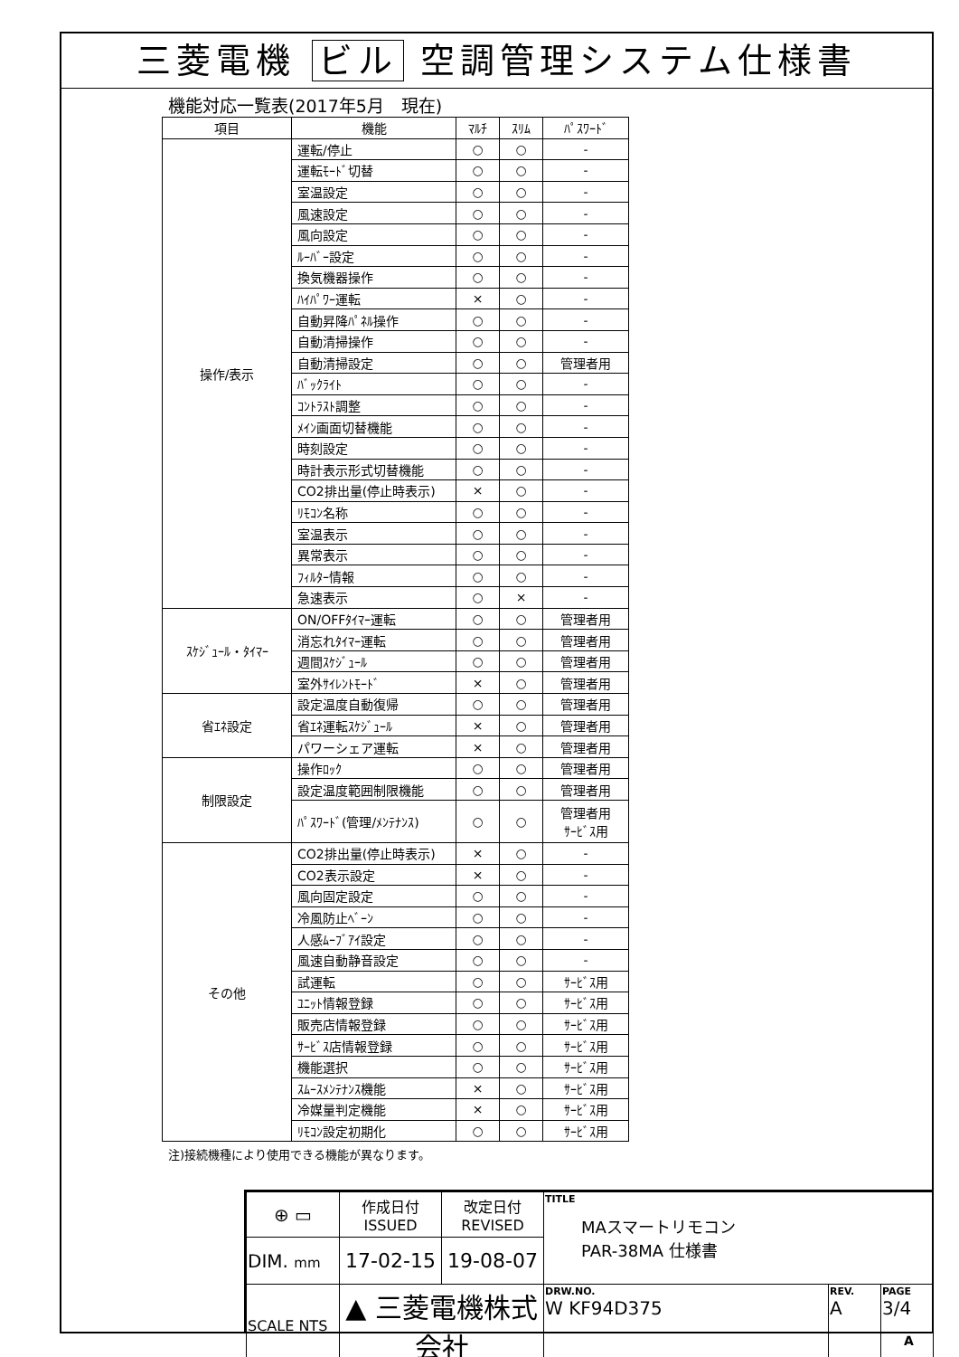三菱電機 ビル 空調管理システム仕様書
機能対応一覧表(2017年5月　現在)
| 項目 | 機能 | ﾏﾙﾁ | ｽﾘﾑ | ﾊﾟｽﾜｰﾄﾞ |
| --- | --- | --- | --- | --- |
| 操作/表示 | 運転/停止 | ○ | ○ | - |
| | 運転ﾓｰﾄﾞ切替 | ○ | ○ | - |
| | 室温設定 | ○ | ○ | - |
| | 風速設定 | ○ | ○ | - |
| | 風向設定 | ○ | ○ | - |
| | ﾙｰﾊﾞｰ設定 | ○ | ○ | - |
| | 換気機器操作 | ○ | ○ | - |
| | ﾊｲﾊﾟﾜｰ運転 | × | ○ | - |
| | 自動昇降ﾊﾟﾈﾙ操作 | ○ | ○ | - |
| | 自動清掃操作 | ○ | ○ | - |
| | 自動清掃設定 | ○ | ○ | 管理者用 |
| | ﾊﾞｯｸﾗｲﾄ | ○ | ○ | - |
| | ｺﾝﾄﾗｽﾄ調整 | ○ | ○ | - |
| | ﾒｲﾝ画面切替機能 | ○ | ○ | - |
| | 時刻設定 | ○ | ○ | - |
| | 時計表示形式切替機能 | ○ | ○ | - |
| | CO2排出量(停止時表示) | × | ○ | - |
| | ﾘﾓｺﾝ名称 | ○ | ○ | - |
| | 室温表示 | ○ | ○ | - |
| | 異常表示 | ○ | ○ | - |
| | ﾌｨﾙﾀｰ情報 | ○ | ○ | - |
| | 急速表示 | ○ | × | - |
| ｽｹｼﾞｭｰﾙ・ﾀｲﾏｰ | ON/OFFﾀｲﾏｰ運転 | ○ | ○ | 管理者用 |
| | 消忘れﾀｲﾏｰ運転 | ○ | ○ | 管理者用 |
| | 週間ｽｹｼﾞｭｰﾙ | ○ | ○ | 管理者用 |
| | 室外ｻｲﾚﾝﾄﾓｰﾄﾞ | × | ○ | 管理者用 |
| 省ｴﾈ設定 | 設定温度自動復帰 | ○ | ○ | 管理者用 |
| | 省ｴﾈ運転ｽｹｼﾞｭｰﾙ | × | ○ | 管理者用 |
| | パワーシェア運転 | × | ○ | 管理者用 |
| 制限設定 | 操作ﾛｯｸ | ○ | ○ | 管理者用 |
| | 設定温度範囲制限機能 | ○ | ○ | 管理者用 |
| | ﾊﾟｽﾜｰﾄﾞ(管理/ﾒﾝﾃﾅﾝｽ) | ○ | ○ | 管理者用 ｻｰﾋﾞｽ用 |
| その他 | CO2排出量(停止時表示) | × | ○ | - |
| | CO2表示設定 | × | ○ | - |
| | 風向固定設定 | ○ | ○ | - |
| | 冷風防止ﾍﾞｰﾝ | ○ | ○ | - |
| | 人感ﾑｰﾌﾞｱｲ設定 | ○ | ○ | - |
| | 風速自動静音設定 | ○ | ○ | - |
| | 試運転 | ○ | ○ | ｻｰﾋﾞｽ用 |
| | ﾕﾆｯﾄ情報登録 | ○ | ○ | ｻｰﾋﾞｽ用 |
| | 販売店情報登録 | ○ | ○ | ｻｰﾋﾞｽ用 |
| | ｻｰﾋﾞｽ店情報登録 | ○ | ○ | ｻｰﾋﾞｽ用 |
| | 機能選択 | ○ | ○ | ｻｰﾋﾞｽ用 |
| | ｽﾑｰｽﾒﾝﾃﾅﾝｽ機能 | × | ○ | ｻｰﾋﾞｽ用 |
| | 冷媒量判定機能 | × | ○ | ｻｰﾋﾞｽ用 |
| | ﾘﾓｺﾝ設定初期化 | ○ | ○ | ｻｰﾋﾞｽ用 |
注)接続機種により使用できる機能が異なります。
| ⊕ ▭ | 作成日付 ISSUED | 改定日付 REVISED | TITLE MAスマートリモコン PAR-38MA 仕様書 | | |
| DIM. mm | 17-02-15 | 19-08-07 | | | |
| SCALE NTS | ▲ 三菱電機株式会社 | | DRW.NO. W KF94D375 | REV. A | PAGE 3/4 |
A